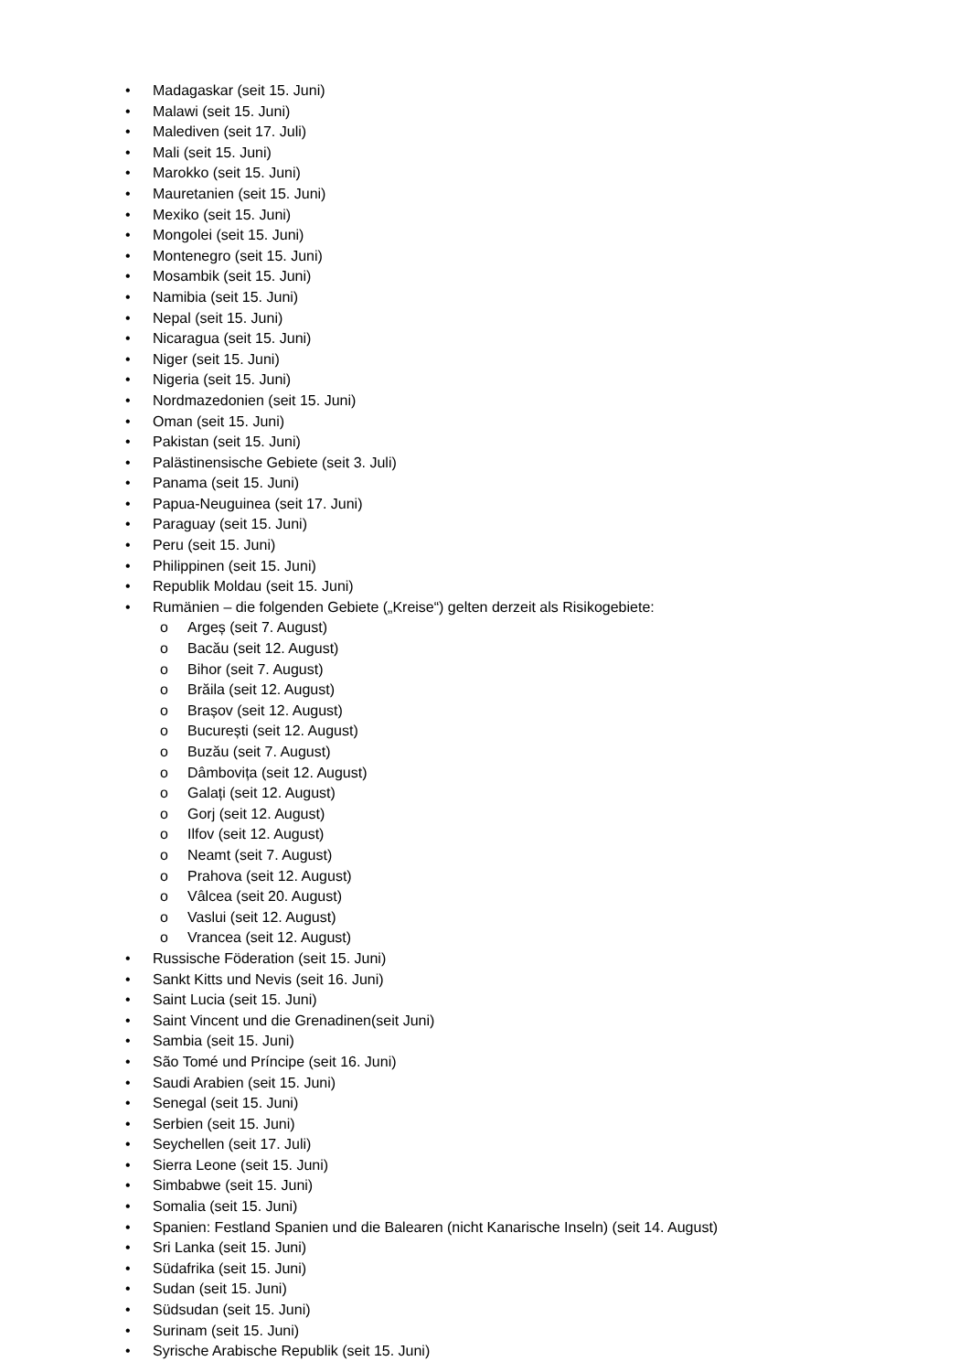• Madagaskar (seit 15. Juni)
• Malawi (seit 15. Juni)
• Malediven (seit 17. Juli)
• Mali (seit 15. Juni)
• Marokko (seit 15. Juni)
• Mauretanien (seit 15. Juni)
• Mexiko (seit 15. Juni)
• Mongolei (seit 15. Juni)
• Montenegro (seit 15. Juni)
• Mosambik (seit 15. Juni)
• Namibia (seit 15. Juni)
• Nepal (seit 15. Juni)
• Nicaragua (seit 15. Juni)
• Niger (seit 15. Juni)
• Nigeria (seit 15. Juni)
• Nordmazedonien (seit 15. Juni)
• Oman (seit 15. Juni)
• Pakistan (seit 15. Juni)
• Palästinensische Gebiete (seit 3. Juli)
• Panama (seit 15. Juni)
• Papua-Neuguinea (seit 17. Juni)
• Paraguay (seit 15. Juni)
• Peru (seit 15. Juni)
• Philippinen (seit 15. Juni)
• Republik Moldau (seit 15. Juni)
• Rumänien – die folgenden Gebiete („Kreise“) gelten derzeit als Risikogebiete:
o Argeș (seit 7. August)
o Bacău (seit 12. August)
o Bihor (seit 7. August)
o Brăila (seit 12. August)
o Brașov (seit 12. August)
o București (seit 12. August)
o Buzău (seit 7. August)
o Dâmbovița (seit 12. August)
o Galați (seit 12. August)
o Gorj (seit 12. August)
o Ilfov (seit 12. August)
o Neamt (seit 7. August)
o Prahova (seit 12. August)
o Vâlcea (seit 20. August)
o Vaslui (seit 12. August)
o Vrancea (seit 12. August)
• Russische Föderation (seit 15. Juni)
• Sankt Kitts und Nevis (seit 16. Juni)
• Saint Lucia (seit 15. Juni)
• Saint Vincent und die Grenadinen(seit Juni)
• Sambia (seit 15. Juni)
• São Tomé und Príncipe (seit 16. Juni)
• Saudi Arabien (seit 15. Juni)
• Senegal (seit 15. Juni)
• Serbien (seit 15. Juni)
• Seychellen (seit 17. Juli)
• Sierra Leone (seit 15. Juni)
• Simbabwe (seit 15. Juni)
• Somalia (seit 15. Juni)
• Spanien: Festland Spanien und die Balearen (nicht Kanarische Inseln) (seit 14. August)
• Sri Lanka (seit 15. Juni)
• Südafrika (seit 15. Juni)
• Sudan (seit 15. Juni)
• Südsudan (seit 15. Juni)
• Surinam (seit 15. Juni)
• Syrische Arabische Republik (seit 15. Juni)